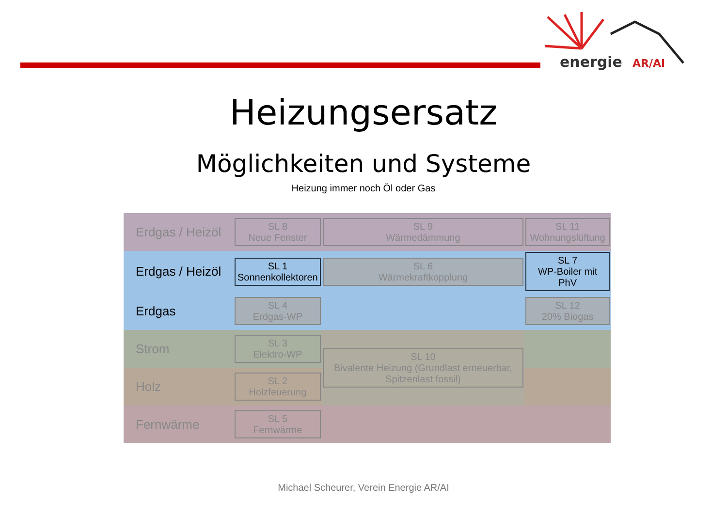energie
AR/AI
Heizungsersatz
Möglichkeiten und Systeme
Heizung immer noch Öl oder Gas
| Erdgas / Heizöl | SL 8 Neue Fenster | SL 9 Wärmedämmung | SL 11 Wohnungslüftung |
| Erdgas / Heizöl | SL 1 Sonnenkollektoren | SL 6 Wärmekraftkopplung | SL 7 WP-Boiler mit PhV |
| Erdgas | SL 4 Erdgas-WP | | SL 12 20% Biogas |
| Strom | SL 3 Elektro-WP | SL 10 Bivalente Heizung (Grundlast erneuerbar, Spitzenlast fossil) | |
| Holz | SL 2 Holzfeuerung | | |
| Fernwärme | SL 5 Fernwärme | | |
Michael Scheurer, Verein Energie AR/AI